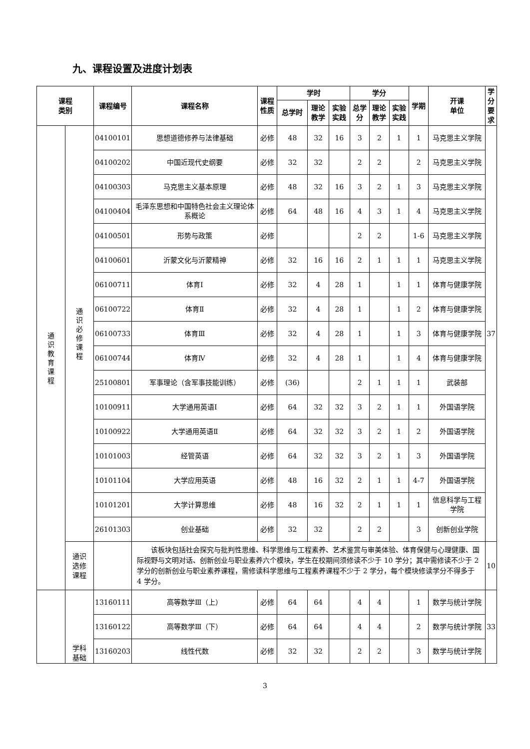九、课程设置及进度计划表
| 课程 类别 | | 课程编号 | 课程名称 | 课程 性质 | 学时 | | | 学分 | | | 学期 | 开课 单位 | 学 分 要 求 |
| --- | --- | --- | --- | --- | --- | --- | --- | --- | --- | --- | --- | --- | --- |
| | | | | | 总学时 | 理论 教学 | 实验 实践 | 总学 分 | 理论 教学 | 实验 实践 | | | |
| 通识教育课程 | 通识必修课程 | 04100101 | 思想道德修养与法律基础 | 必修 | 48 | 32 | 16 | 3 | 2 | 1 | 1 | 马克思主义学院 | 37 |
| | | 04100202 | 中国近现代史纲要 | 必修 | 32 | 32 | | 2 | 2 | | 2 | 马克思主义学院 | |
| | | 04100303 | 马克思主义基本原理 | 必修 | 48 | 32 | 16 | 3 | 2 | 1 | 3 | 马克思主义学院 | |
| | | 04100404 | 毛泽东思想和中国特色社会主义理论体系概论 | 必修 | 64 | 48 | 16 | 4 | 3 | 1 | 4 | 马克思主义学院 | |
| | | 04100501 | 形势与政策 | 必修 | | | | 2 | 2 | | 1-6 | 马克思主义学院 | |
| | | 04100601 | 沂蒙文化与沂蒙精神 | 必修 | 32 | 16 | 16 | 2 | 1 | 1 | 1 | 马克思主义学院 | |
| | | 06100711 | 体育Ⅰ | 必修 | 32 | 4 | 28 | 1 | | 1 | 1 | 体育与健康学院 | |
| | | 06100722 | 体育Ⅱ | 必修 | 32 | 4 | 28 | 1 | | 1 | 2 | 体育与健康学院 | |
| | | 06100733 | 体育Ⅲ | 必修 | 32 | 4 | 28 | 1 | | 1 | 3 | 体育与健康学院 | |
| | | 06100744 | 体育Ⅳ | 必修 | 32 | 4 | 28 | 1 | | 1 | 4 | 体育与健康学院 | |
| | | 25100801 | 军事理论（含军事技能训练） | 必修 | (36) | | | 2 | 1 | 1 | 1 | 武装部 | |
| | | 10100911 | 大学通用英语Ⅰ | 必修 | 64 | 32 | 32 | 3 | 2 | 1 | 1 | 外国语学院 | |
| | | 10100922 | 大学通用英语Ⅱ | 必修 | 64 | 32 | 32 | 3 | 2 | 1 | 2 | 外国语学院 | |
| | | 10101003 | 经管英语 | 必修 | 64 | 32 | 32 | 3 | 2 | 1 | 3 | 外国语学院 | |
| | | 10101104 | 大学应用英语 | 必修 | 48 | 16 | 32 | 2 | 1 | 1 | 4-7 | 外国语学院 | |
| | | 10101201 | 大学计算思维 | 必修 | 48 | 16 | 32 | 2 | 1 | 1 | 1 | 信息科学与工程学院 | |
| | | 26101303 | 创业基础 | 必修 | 32 | 32 | | 2 | 2 | | 3 | 创新创业学院 | |
| | 通识 选修 课程 | | 该板块包括社会探究与批判性思维、科学思维与工程素养、艺术鉴赏与审美体验、体育保健与心理健康、国际视野与文明对话、创新创业与职业素养六个模块，学生在校期间须修读不少于 10 学分；其中需修读不少于 2 学分的创新创业与职业素养课程，需修读科学思维与工程素养课程不少于 2 学分，每个模块修读学分不得多于 4 学分。 | | | | | | | | | | 10 |
| | 学科 基础 | 13160111 | 高等数学Ⅲ（上） | 必修 | 64 | 64 | | 4 | 4 | | 1 | 数学与统计学院 | 33 |
| | | 13160122 | 高等数学Ⅲ（下） | 必修 | 64 | 64 | | 4 | 4 | | 2 | 数学与统计学院 | |
| | | 13160203 | 线性代数 | 必修 | 32 | 32 | | 2 | 2 | | 3 | 数学与统计学院 | |
3